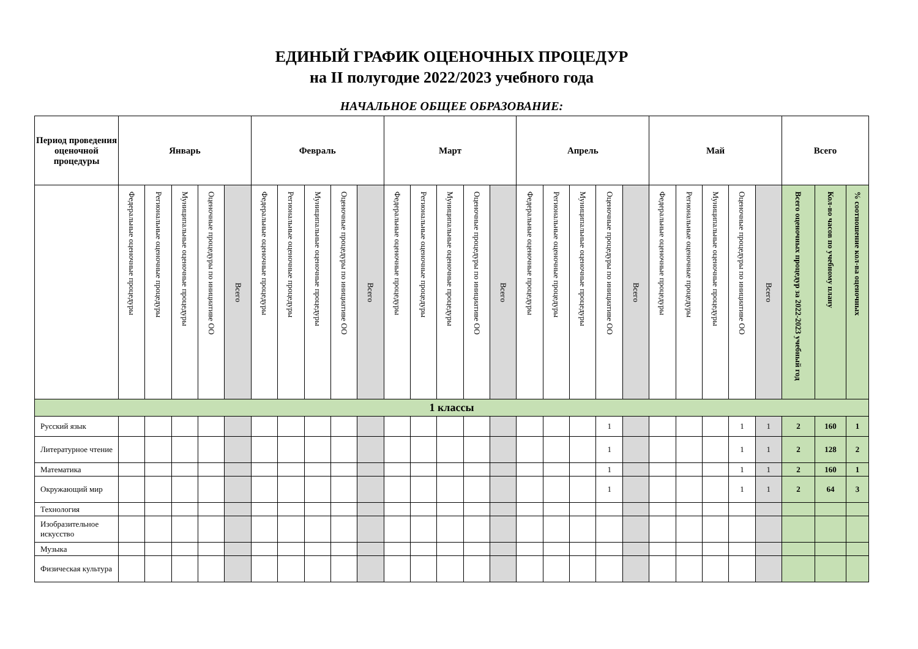ЕДИНЫЙ ГРАФИК ОЦЕНОЧНЫХ ПРОЦЕДУР
на II полугодие 2022/2023 учебного года
НАЧАЛЬНОЕ ОБЩЕЕ ОБРАЗОВАНИЕ:
| Период проведения оценочной процедуры | Январь | | | | | Февраль | | | | | Март | | | | | Апрель | | | | | Май | | | | | Всего | | |
| --- | --- | --- | --- | --- | --- | --- | --- | --- | --- | --- | --- | --- | --- | --- | --- | --- | --- | --- | --- | --- | --- | --- | --- | --- | --- | --- | --- | --- |
| | Федеральные оценочные процедуры | Региональные оценочные процедуры | Муниципальные оценочные процедуры | Оценочные процедуры по инициативе ОО | Всего | Федеральные оценочные процедуры | Региональные оценочные процедуры | Муниципальные оценочные процедуры | Оценочные процедуры по инициативе ОО | Всего | Федеральные оценочные процедуры | Региональные оценочные процедуры | Муниципальные оценочные процедуры | Оценочные процедуры по инициативе ОО | Всего | Федеральные оценочные процедуры | Региональные оценочные процедуры | Муниципальные оценочные процедуры | Оценочные процедуры по инициативе ОО | Всего | Федеральные оценочные процедуры | Региональные оценочные процедуры | Муниципальные оценочные процедуры | Оценочные процедуры по инициативе ОО | Всего | Всего оценочных процедур за 2022-2023 учебный год | Кол-во часов по учебному плану | % соотношение кол-ва оценочных |
| 1 классы | | | | | | | | | | | | | | | | | | | | | | | | | | | | |
| Русский язык | | | | | | | | | | | | | | | | | | | 1 | | | | | 1 | 1 | 2 | 160 | 1 |
| Литературное чтение | | | | | | | | | | | | | | | | | | | 1 | | | | | 1 | 1 | 2 | 128 | 2 |
| Математика | | | | | | | | | | | | | | | | | | | 1 | | | | | 1 | 1 | 2 | 160 | 1 |
| Окружающий мир | | | | | | | | | | | | | | | | | | | 1 | | | | | 1 | 1 | 2 | 64 | 3 |
| Технология | | | | | | | | | | | | | | | | | | | | | | | | | | | | |
| Изобразительное искусство | | | | | | | | | | | | | | | | | | | | | | | | | | | | |
| Музыка | | | | | | | | | | | | | | | | | | | | | | | | | | | | |
| Физическая культура | | | | | | | | | | | | | | | | | | | | | | | | | | | | |